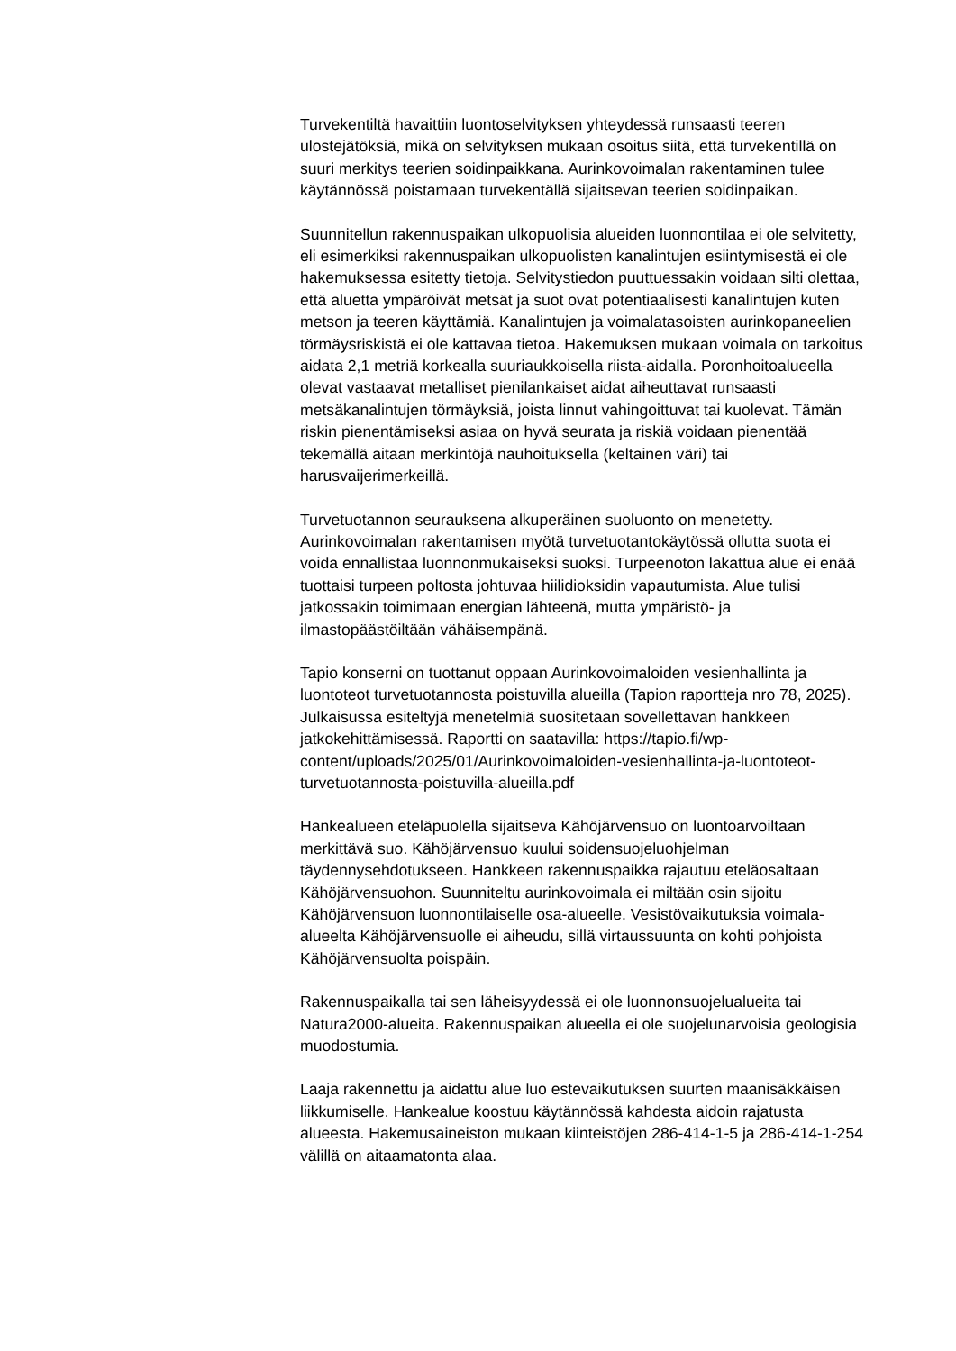Turvekentiltä havaittiin luontoselvityksen yhteydessä runsaasti teeren ulostejätöksiä, mikä on selvityksen mukaan osoitus siitä, että turvekentillä on suuri merkitys teerien soidinpaikkana. Aurinkovoimalan rakentaminen tulee käytännössä poistamaan turvekentällä sijaitsevan teerien soidinpaikan.
Suunnitellun rakennuspaikan ulkopuolisia alueiden luonnontilaa ei ole selvitetty, eli esimerkiksi rakennuspaikan ulkopuolisten kanalintujen esiintymisestä ei ole hakemuksessa esitetty tietoja. Selvitystiedon puuttuessakin voidaan silti olettaa, että aluetta ympäröivät metsät ja suot ovat potentiaalisesti kanalintujen kuten metson ja teeren käyttämiä. Kanalintujen ja voimalatasoisten aurinkopaneelien törmäysriskistä ei ole kattavaa tietoa. Hakemuksen mukaan voimala on tarkoitus aidata 2,1 metriä korkealla suuriaukkoisella riista-aidalla. Poronhoitoalueella olevat vastaavat metalliset pienilankaiset aidat aiheuttavat runsaasti metsäkanalintujen törmäyksiä, joista linnut vahingoittuvat tai kuolevat. Tämän riskin pienentämiseksi asiaa on hyvä seurata ja riskiä voidaan pienentää tekemällä aitaan merkintöjä nauhoituksella (keltainen väri) tai harusvaijerimerkeillä.
Turvetuotannon seurauksena alkuperäinen suoluonto on menetetty. Aurinkovoimalan rakentamisen myötä turvetuotantokäytössä ollutta suota ei voida ennallistaa luonnonmukaiseksi suoksi. Turpeenoton lakattua alue ei enää tuottaisi turpeen poltosta johtuvaa hiilidioksidin vapautumista. Alue tulisi jatkossakin toimimaan energian lähteenä, mutta ympäristö- ja ilmastopäästöiltään vähäisempänä.
Tapio konserni on tuottanut oppaan Aurinkovoimaloiden vesienhallinta ja luontoteot turvetuotannosta poistuvilla alueilla (Tapion raportteja nro 78, 2025). Julkaisussa esiteltyjä menetelmiä suositetaan sovellettavan hankkeen jatkokehittämisessä. Raportti on saatavilla: https://tapio.fi/wp-content/uploads/2025/01/Aurinkovoimaloiden-vesienhallinta-ja-luontoteot-turvetuotannosta-poistuvilla-alueilla.pdf
Hankealueen eteläpuolella sijaitseva Kähöjärvensuo on luontoarvoiltaan merkittävä suo. Kähöjärvensuo kuului soidensuojeluohjelman täydennysehdotukseen. Hankkeen rakennuspaikka rajautuu eteläosaltaan Kähöjärvensuohon. Suunniteltu aurinkovoimala ei miltään osin sijoitu Kähöjärvensuon luonnontilaiselle osa-alueelle. Vesistövaikutuksia voimala-alueelta Kähöjärvensuolle ei aiheudu, sillä virtaussuunta on kohti pohjoista Kähöjärvensuolta poispäin.
Rakennuspaikalla tai sen läheisyydessä ei ole luonnonsuojelualueita tai Natura2000-alueita. Rakennuspaikan alueella ei ole suojelunarvoisia geologisia muodostumia.
Laaja rakennettu ja aidattu alue luo estevaikutuksen suurten maanisäkkäisen liikkumiselle. Hankealue koostuu käytännössä kahdesta aidoin rajatusta alueesta. Hakemusaineiston mukaan kiinteistöjen 286-414-1-5 ja 286-414-1-254 välillä on aitaamatonta alaa.